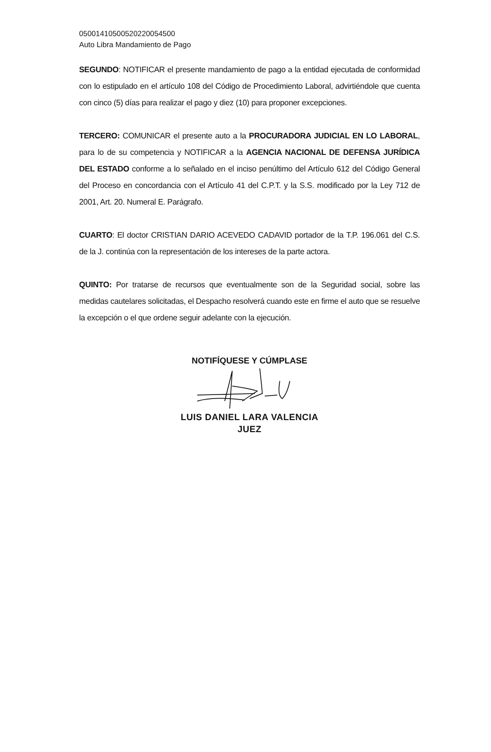05001410500520220054500
Auto Libra Mandamiento de Pago
SEGUNDO: NOTIFICAR el presente mandamiento de pago a la entidad ejecutada de conformidad con lo estipulado en el artículo 108 del Código de Procedimiento Laboral, advirtiéndole que cuenta con cinco (5) días para realizar el pago y diez (10) para proponer excepciones.
TERCERO: COMUNICAR el presente auto a la PROCURADORA JUDICIAL EN LO LABORAL, para lo de su competencia y NOTIFICAR a la AGENCIA NACIONAL DE DEFENSA JURÍDICA DEL ESTADO conforme a lo señalado en el inciso penúltimo del Artículo 612 del Código General del Proceso en concordancia con el Artículo 41 del C.P.T. y la S.S. modificado por la Ley 712 de 2001, Art. 20. Numeral E. Parágrafo.
CUARTO: El doctor CRISTIAN DARIO ACEVEDO CADAVID portador de la T.P. 196.061 del C.S. de la J. continúa con la representación de los intereses de la parte actora.
QUINTO: Por tratarse de recursos que eventualmente son de la Seguridad social, sobre las medidas cautelares solicitadas, el Despacho resolverá cuando este en firme el auto que se resuelve la excepción o el que ordene seguir adelante con la ejecución.
NOTIFÍQUESE Y CÚMPLASE
LUIS DANIEL LARA VALENCIA
JUEZ